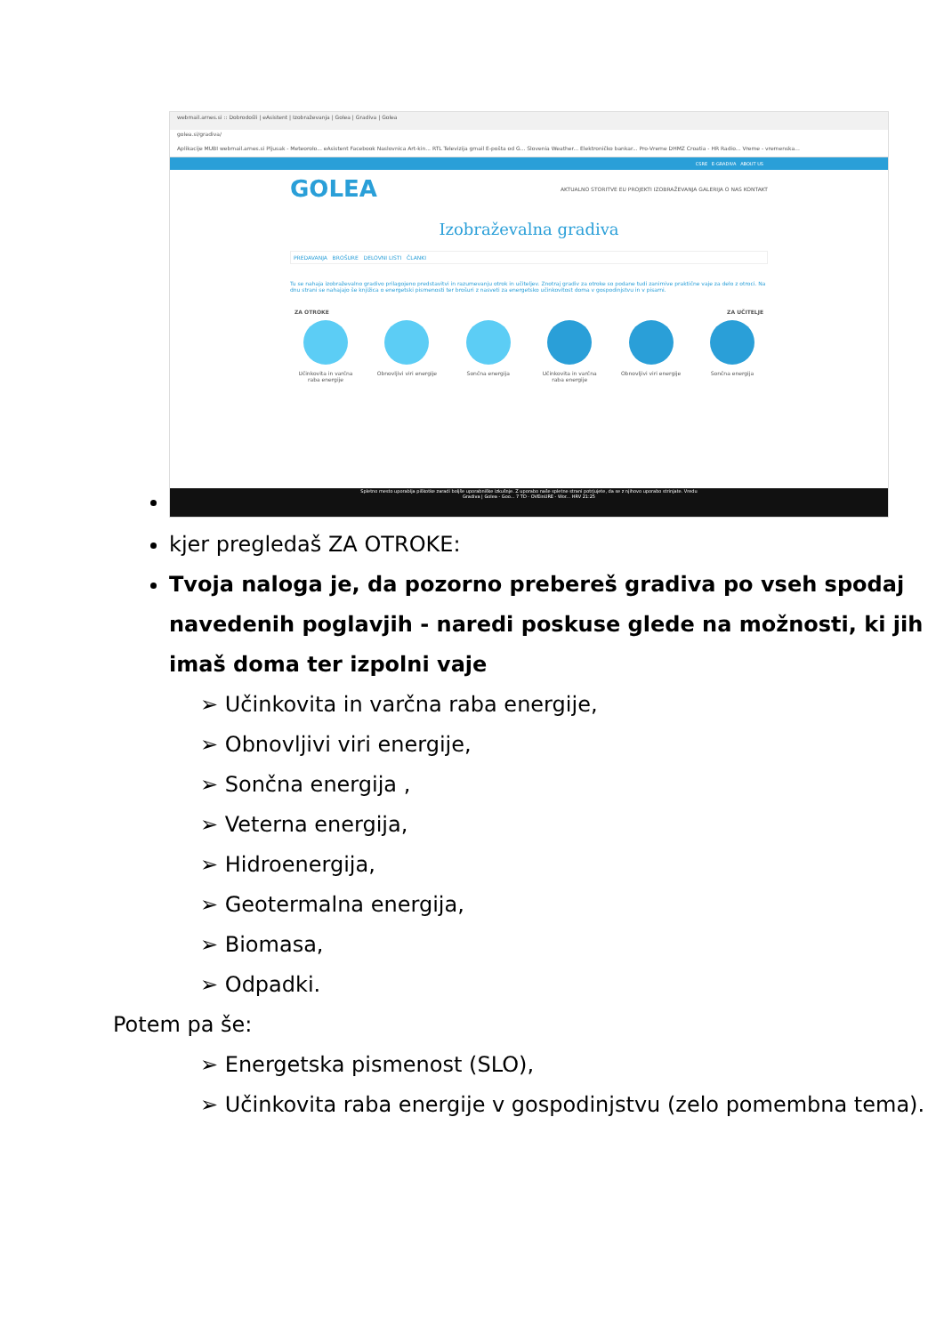webmail.arnes.si :: Dobrodošli | eAsistent | Izobraževanja | Golea | Gradiva | Golea
golea.si/gradiva/
Aplikacije MUBI webmail.arnes.si Pljusak - Meteorolo... eAsistent Facebook Naslovnica Art-kin... RTL Televizija gmail E-pošta od G... Slovenia Weather... Elektroničko bankar... Pro-Vreme DHMZ Croatia - HR Radio... Vreme - vremenska...
CSRE E-GRADIVA ABOUT US
GOLEA AKTUALNO STORITVE EU PROJEKTI IZOBRAŽEVANJA GALERIJA O NAS KONTAKT
Izobraževalna gradiva
PREDAVANJA BROŠURE DELOVNI LISTI ČLANKI
Tu se nahaja izobraževalno gradivo prilagojeno predstavitvi in razumevanju otrok in učiteljev. Znotraj gradiv za otroke so podane tudi zanimive praktične vaje za delo z otroci. Na dnu strani se nahajajo še knjižica o energetski pismenosti ter brošuri z nasveti za energetsko učinkovitost doma v gospodinjstvu in v pisarni.
ZA OTROKE ZA UČITELJE
Učinkovita in varčna raba energije
Obnovljivi viri energije
Sončna energija Učinkovita in varčna raba energije
Obnovljivi viri energije
Sončna energija
Spletno mesto uporablja piškotke zaradi boljše uporabniške izkušnje. Z uporabo naše spletne strani potrjujete, da se z njihovo uporabo strinjate. Vredu
Gradiva | Golea - Goo... 7 TD - OVEinURE - Wor... HRV 21:25
kjer pregledaš ZA OTROKE:
Tvoja naloga je, da pozorno prebereš gradiva po vseh spodaj navedenih poglavjih - naredi poskuse glede na možnosti, ki jih imaš doma ter izpolni vaje
➢ Učinkovita in varčna raba energije,
➢ Obnovljivi viri energije,
➢ Sončna energija ,
➢ Veterna energija,
➢ Hidroenergija,
➢ Geotermalna energija,
➢ Biomasa,
➢ Odpadki.
Potem pa še:
➢ Energetska pismenost (SLO),
➢ Učinkovita raba energije v gospodinjstvu (zelo pomembna tema).